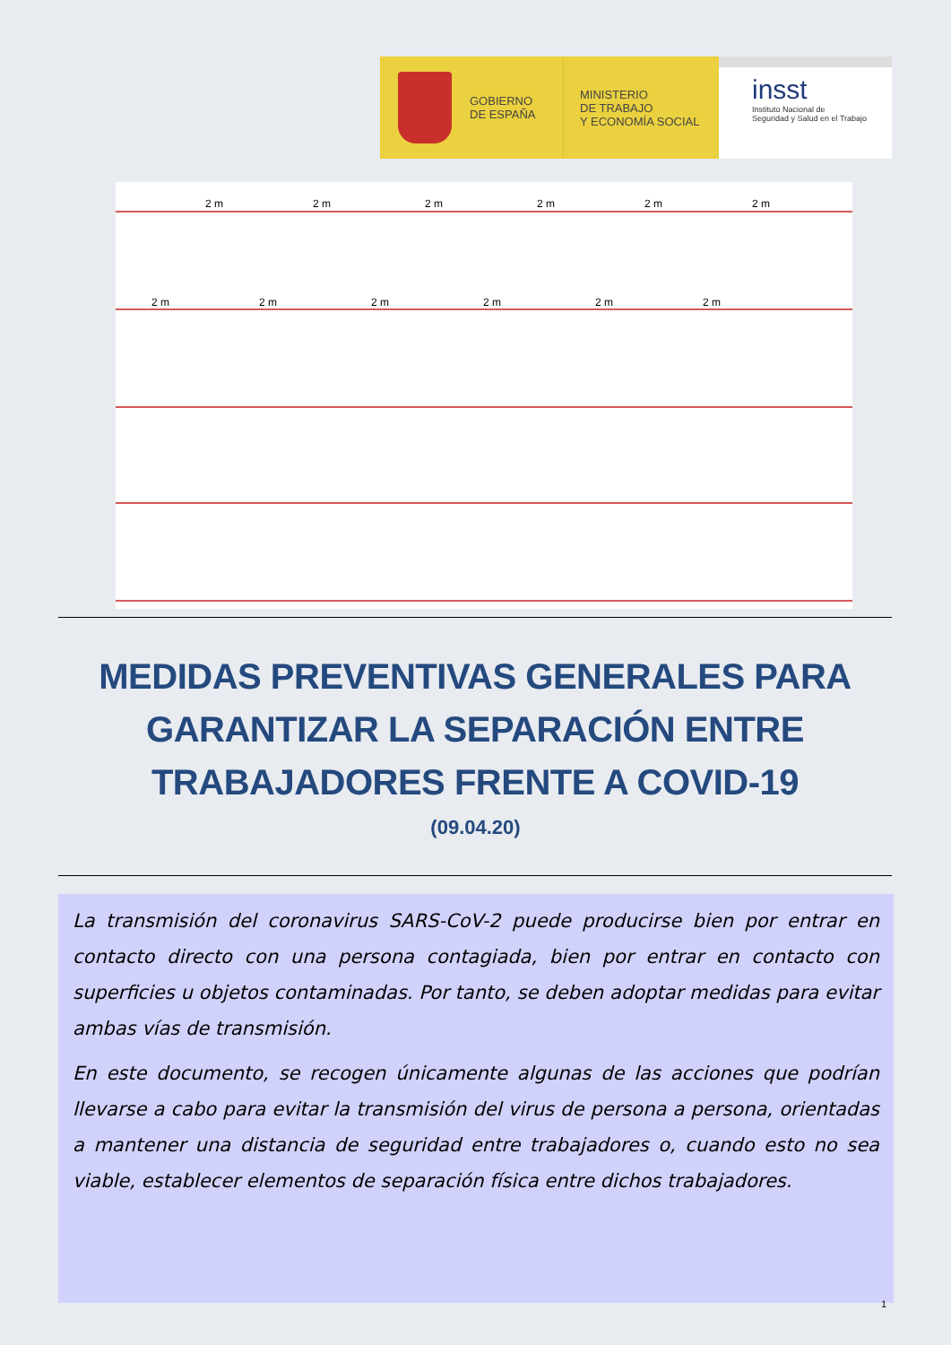GOBIERNO
DE ESPAÑA
MINISTERIO
DE TRABAJO
Y ECONOMÍA SOCIAL
insst
Instituto Nacional de
Seguridad y Salud en el Trabajo
2 m
2 m
2 m
2 m
2 m
2 m
2 m
2 m
2 m
2 m
2 m
2 m
MEDIDAS PREVENTIVAS GENERALES PARA GARANTIZAR LA SEPARACIÓN ENTRE TRABAJADORES FRENTE A COVID-19
(09.04.20)
La transmisión del coronavirus SARS-CoV-2 puede producirse bien por entrar en contacto directo con una persona contagiada, bien por entrar en contacto con superficies u objetos contaminadas. Por tanto, se deben adoptar medidas para evitar ambas vías de transmisión.
En este documento, se recogen únicamente algunas de las acciones que podrían llevarse a cabo para evitar la transmisión del virus de persona a persona, orientadas a mantener una distancia de seguridad entre trabajadores o, cuando esto no sea viable, establecer elementos de separación física entre dichos trabajadores.
1